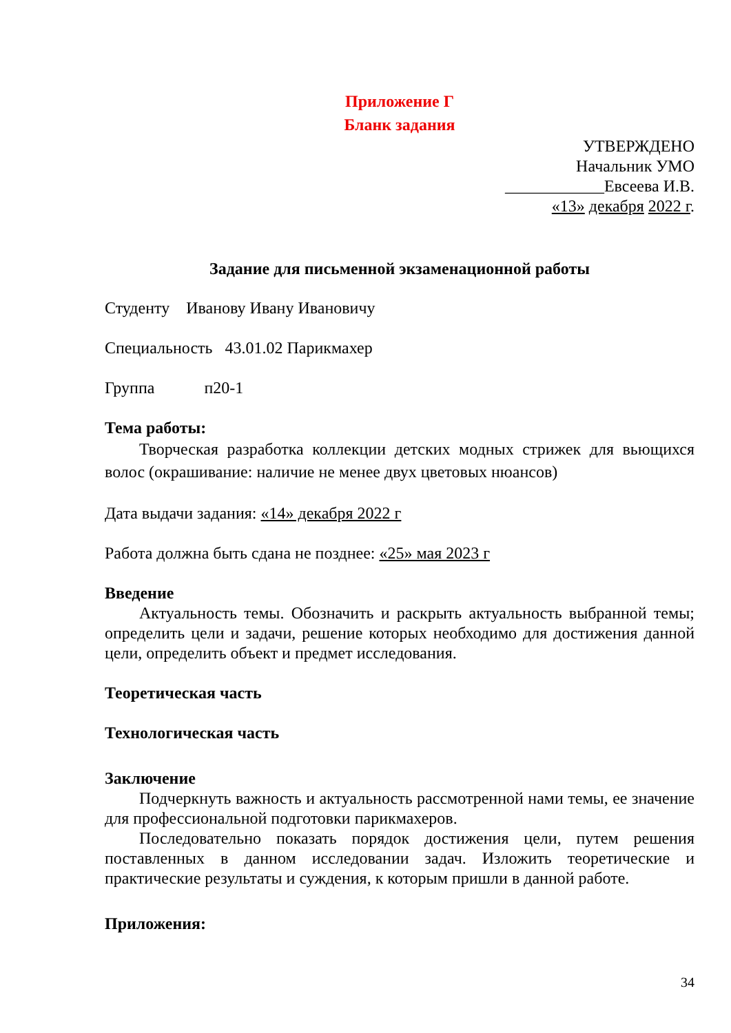Приложение Г
Бланк задания
УТВЕРЖДЕНО
Начальник УМО
____________Евсеева И.В.
«13» декабря 2022 г.
Задание для письменной экзаменационной работы
Студенту Иванову Ивану Ивановичу
Специальность 43.01.02 Парикмахер
Группа п20-1
Тема работы:
Творческая разработка коллекции детских модных стрижек для вьющихся волос (окрашивание: наличие не менее двух цветовых нюансов)
Дата выдачи задания: «14» декабря 2022 г
Работа должна быть сдана не позднее: «25» мая 2023 г
Введение
Актуальность темы. Обозначить и раскрыть актуальность выбранной темы; определить цели и задачи, решение которых необходимо для достижения данной цели, определить объект и предмет исследования.
Теоретическая часть
Технологическая часть
Заключение
Подчеркнуть важность и актуальность рассмотренной нами темы, ее значение для профессиональной подготовки парикмахеров.
Последовательно показать порядок достижения цели, путем решения поставленных в данном исследовании задач. Изложить теоретические и практические результаты и суждения, к которым пришли в данной работе.
Приложения:
34